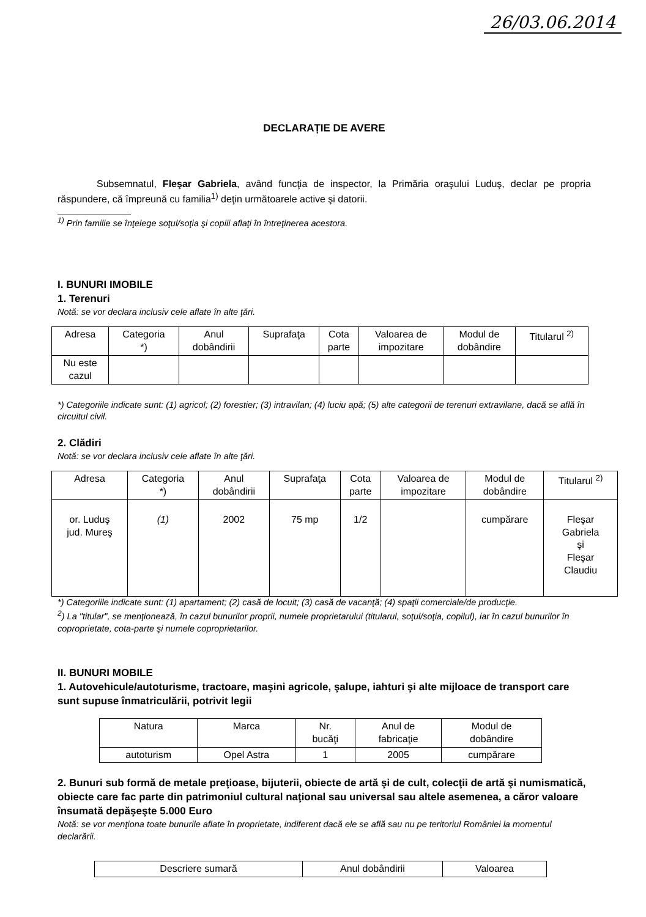26/03.06.2014
DECLARAȚIE DE AVERE
Subsemnatul, Fleşar Gabriela, având funcţia de inspector, la Primăria oraşului Luduş, declar pe propria răspundere, că împreună cu familia<sup>1)</sup> deţin următoarele active şi datorii.
<sup>1)</sup> Prin familie se înţelege soţul/soţia şi copiii aflaţi în întreţinerea acestora.
I. BUNURI IMOBILE
1. Terenuri
Notă: se vor declara inclusiv cele aflate în alte ţări.
| Adresa | Categoria *) | Anul dobândirii | Suprafaţa | Cota parte | Valoarea de impozitare | Modul de dobândire | Titularul <sup>2)</sup> |
| --- | --- | --- | --- | --- | --- | --- | --- |
| Nu este cazul | | | | | | | |
*) Categoriile indicate sunt: (1) agricol; (2) forestier; (3) intravilan; (4) luciu apă; (5) alte categorii de terenuri extravilane, dacă se află în circuitul civil.
2. Clădiri
Notă: se vor declara inclusiv cele aflate în alte ţări.
| Adresa | Categoria *) | Anul dobândirii | Suprafaţa | Cota parte | Valoarea de impozitare | Modul de dobândire | Titularul <sup>2)</sup> |
| --- | --- | --- | --- | --- | --- | --- | --- |
| or. Luduş jud. Mureş | (1) | 2002 | 75 mp | 1/2 | | cumpărare | Fleşar Gabriela şi Fleşar Claudiu |
*) Categoriile indicate sunt: (1) apartament; (2) casă de locuit; (3) casă de vacanţă; (4) spaţii comerciale/de producţie.
<sup>2</sup>) La "titular", se menţionează, în cazul bunurilor proprii, numele proprietarului (titularul, soţul/soţia, copilul), iar în cazul bunurilor în coproprietate, cota-parte şi numele coproprietarilor.
II. BUNURI MOBILE
1. Autovehicule/autoturisme, tractoare, maşini agricole, şalupe, iahturi şi alte mijloace de transport care sunt supuse înmatriculării, potrivit legii
| Natura | Marca | Nr. bucăţi | Anul de fabricaţie | Modul de dobândire |
| --- | --- | --- | --- | --- |
| autoturism | Opel Astra | 1 | 2005 | cumpărare |
2. Bunuri sub formă de metale preţioase, bijuterii, obiecte de artă şi de cult, colecţii de artă şi numismatică, obiecte care fac parte din patrimoniul cultural naţional sau universal sau altele asemenea, a căror valoare însumată depăşeşte 5.000 Euro
Notă: se vor menţiona toate bunurile aflate în proprietate, indiferent dacă ele se află sau nu pe teritoriul României la momentul declarării.
| Descriere sumară | Anul dobândirii | Valoarea |
| --- | --- | --- |